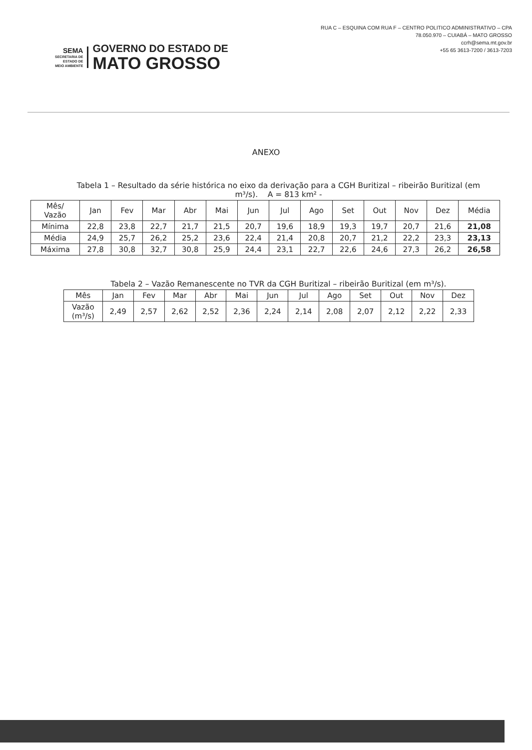SEMA
SECRETARIA DE
ESTADO DE
MEIO AMBIENTE
GOVERNO DO ESTADO DE
MATO GROSSO
RUA C – ESQUINA COM RUA F – CENTRO POLITICO ADMINISTRATIVO – CPA
78.050.970 – CUIABÁ – MATO GROSSO
ccrh@sema.mt.gov.br
+55 65 3613-7200 / 3613-7203
ANEXO
Tabela 1 – Resultado da série histórica no eixo da derivação para a CGH Buritizal – ribeirão Buritizal (em m³/s). A = 813 km² -
| Mês/ Vazão | Jan | Fev | Mar | Abr | Mai | Jun | Jul | Ago | Set | Out | Nov | Dez | Média |
| --- | --- | --- | --- | --- | --- | --- | --- | --- | --- | --- | --- | --- | --- |
| Mínima | 22,8 | 23,8 | 22,7 | 21,7 | 21,5 | 20,7 | 19,6 | 18,9 | 19,3 | 19,7 | 20,7 | 21,6 | 21,08 |
| Média | 24,9 | 25,7 | 26,2 | 25,2 | 23,6 | 22,4 | 21,4 | 20,8 | 20,7 | 21,2 | 22,2 | 23,3 | 23,13 |
| Máxima | 27,8 | 30,8 | 32,7 | 30,8 | 25,9 | 24,4 | 23,1 | 22,7 | 22,6 | 24,6 | 27,3 | 26,2 | 26,58 |
Tabela 2 – Vazão Remanescente no TVR da CGH Buritizal – ribeirão Buritizal (em m³/s).
| Mês | Jan | Fev | Mar | Abr | Mai | Jun | Jul | Ago | Set | Out | Nov | Dez |
| --- | --- | --- | --- | --- | --- | --- | --- | --- | --- | --- | --- | --- |
| Vazão (m³/s) | 2,49 | 2,57 | 2,62 | 2,52 | 2,36 | 2,24 | 2,14 | 2,08 | 2,07 | 2,12 | 2,22 | 2,33 |